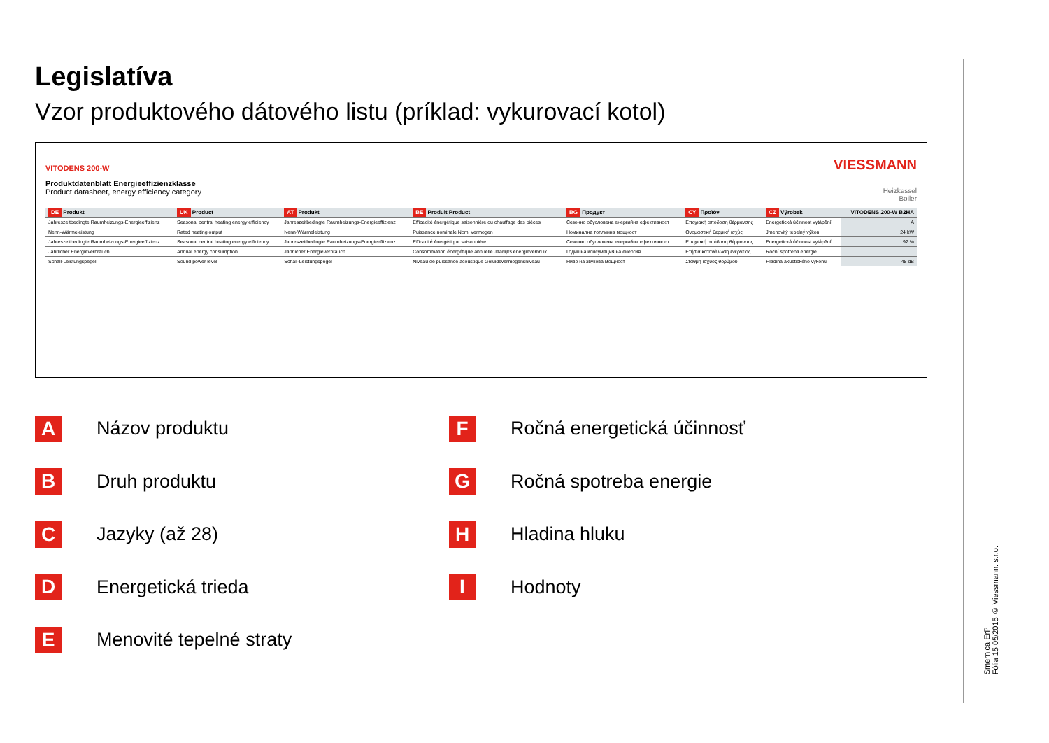Legislatíva
Vzor produktového dátového listu (príklad: vykurovací kotol)
VITODENS 200-W
Produktdatenblatt Energieeffizienzklasse
Product datasheet, energy efficiency category
VIESSMANN
Heizkessel
Boiler
| DE Produkt | UK Product | AT Produkt | BE Produit Product | BG Продукт | CY Προϊόν | CZ Výrobek | VITODENS 200-W B2HA |
| --- | --- | --- | --- | --- | --- | --- | --- |
| Jahreszeitbedingte Raumheizungs-Energieeffizienz | Seasonal central heating energy efficiency | Jahreszeitbedingte Raumheizungs-Energieeffizienz | Efficacité énergétique saisonnière du chauffage des pièces | Сезонно обусловена енергийна ефективност | Εποχιακή απόδοση θέρμανσης | Energetická účinnost vytápění | A |
| Nenn-Wärmeleistung | Rated heating output | Nenn-Wärmeleistung | Puissance nominale Nom. vermogen | Номинална топлинна мощност | Ονομαστική θερμική ισχύς | Jmenovitý tepelný výkon | 24 kW |
| Jahreszeitbedingte Raumheizungs-Energieeffizienz | Seasonal central heating energy efficiency | Jahreszeitbedingte Raumheizungs-Energieeffizienz | Efficacité énergétique saisonnière | Сезонно обусловена енергийна ефективност | Εποχιακή απόδοση θέρμανσης | Energetická účinnost vytápění | 92 % |
| Jährlicher Energieverbrauch | Annual energy consumption | Jährlicher Energieverbrauch | Consommation énergétique annuelle Jaarlijks energieverbruik | Годишна консумация на енергия | Ετήσια κατανάλωση ενέργειας | Roční spotřeba energie | |
| Schall-Leistungspegel | Sound power level | Schall-Leistungspegel | Niveau de puissance acoustique Geluidsvermogensniveau | Ниво на звукова мощност | Στάθμη ισχύος θορύβου | Hladina akustického výkonu | 48 dB |
A
Názov produktu
B
Druh produktu
C
Jazyky (až 28)
D
Energetická trieda
E
Menovité tepelné straty
F
Ročná energetická účinnosť
G
Ročná spotreba energie
H
Hladina hluku
I
Hodnoty
Smernica ErP
Fólia 15 05/2015 © Viessmann. s.r.o.